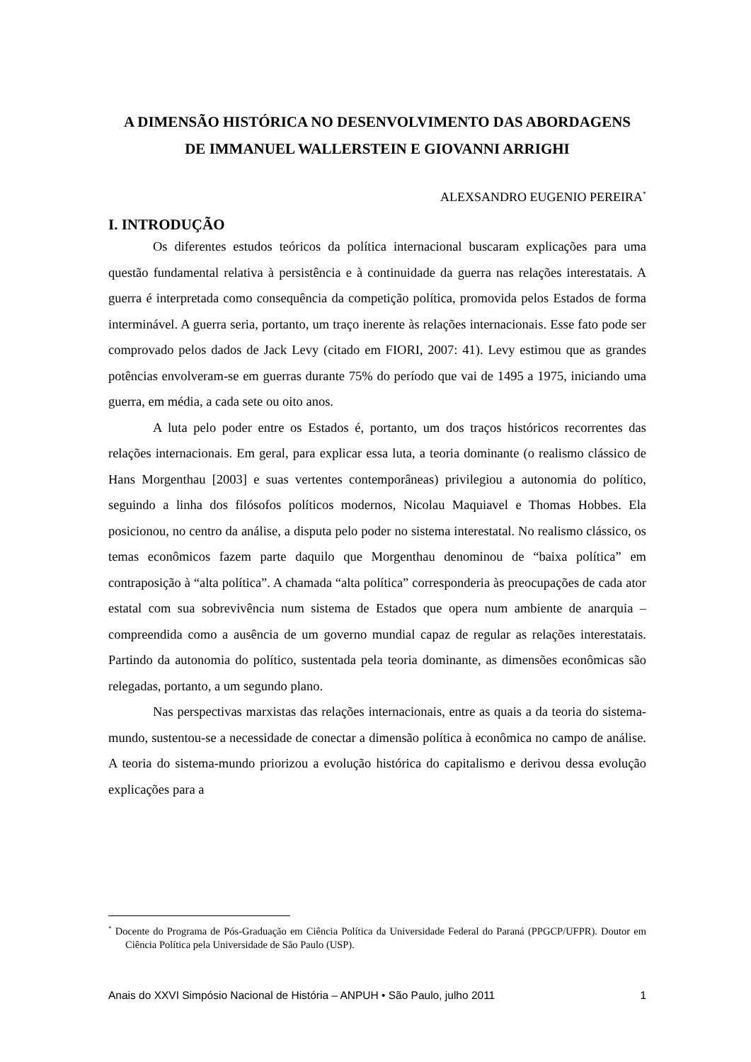A DIMENSÃO HISTÓRICA NO DESENVOLVIMENTO DAS ABORDAGENS
DE IMMANUEL WALLERSTEIN E GIOVANNI ARRIGHI
ALEXSANDRO EUGENIO PEREIRA<sup>*</sup>
I. INTRODUÇÃO
Os diferentes estudos teóricos da política internacional buscaram explicações para uma questão fundamental relativa à persistência e à continuidade da guerra nas relações interestatais. A guerra é interpretada como consequência da competição política, promovida pelos Estados de forma interminável. A guerra seria, portanto, um traço inerente às relações internacionais. Esse fato pode ser comprovado pelos dados de Jack Levy (citado em FIORI, 2007: 41). Levy estimou que as grandes potências envolveram-se em guerras durante 75% do período que vai de 1495 a 1975, iniciando uma guerra, em média, a cada sete ou oito anos.
A luta pelo poder entre os Estados é, portanto, um dos traços históricos recorrentes das relações internacionais. Em geral, para explicar essa luta, a teoria dominante (o realismo clássico de Hans Morgenthau [2003] e suas vertentes contemporâneas) privilegiou a autonomia do político, seguindo a linha dos filósofos políticos modernos, Nicolau Maquiavel e Thomas Hobbes. Ela posicionou, no centro da análise, a disputa pelo poder no sistema interestatal. No realismo clássico, os temas econômicos fazem parte daquilo que Morgenthau denominou de “baixa política” em contraposição à “alta política”. A chamada “alta política” corresponderia às preocupações de cada ator estatal com sua sobrevivência num sistema de Estados que opera num ambiente de anarquia – compreendida como a ausência de um governo mundial capaz de regular as relações interestatais. Partindo da autonomia do político, sustentada pela teoria dominante, as dimensões econômicas são relegadas, portanto, a um segundo plano.
Nas perspectivas marxistas das relações internacionais, entre as quais a da teoria do sistema-mundo, sustentou-se a necessidade de conectar a dimensão política à econômica no campo de análise. A teoria do sistema-mundo priorizou a evolução histórica do capitalismo e derivou dessa evolução explicações para a
<sup>*</sup> Docente do Programa de Pós-Graduação em Ciência Política da Universidade Federal do Paraná (PPGCP/UFPR). Doutor em Ciência Política pela Universidade de São Paulo (USP).
Anais do XXVI Simpósio Nacional de História – ANPUH • São Paulo, julho 2011 1